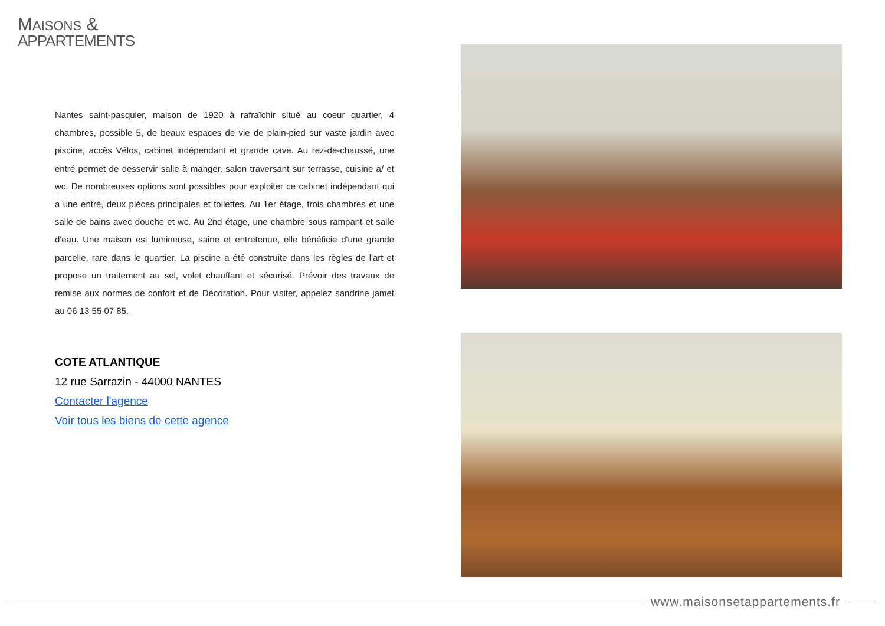MAISONS &
APPARTEMENTS
Nantes saint-pasquier, maison de 1920 à rafraîchir situé au coeur quartier, 4 chambres, possible 5, de beaux espaces de vie de plain-pied sur vaste jardin avec piscine, accès Vélos, cabinet indépendant et grande cave. Au rez-de-chaussé, une entré permet de desservir salle à manger, salon traversant sur terrasse, cuisine a/ et wc. De nombreuses options sont possibles pour exploiter ce cabinet indépendant qui a une entré, deux pièces principales et toilettes. Au 1er étage, trois chambres et une salle de bains avec douche et wc. Au 2nd étage, une chambre sous rampant et salle d'eau. Une maison est lumineuse, saine et entretenue, elle bénéficie d'une grande parcelle, rare dans le quartier. La piscine a été construite dans les règles de l'art et propose un traitement au sel, volet chauffant et sécurisé. Prévoir des travaux de remise aux normes de confort et de Décoration. Pour visiter, appelez sandrine jamet au 06 13 55 07 85.
COTE ATLANTIQUE
12 rue Sarrazin - 44000 NANTES
Contacter l'agence
Voir tous les biens de cette agence
www.maisonsetappartements.fr